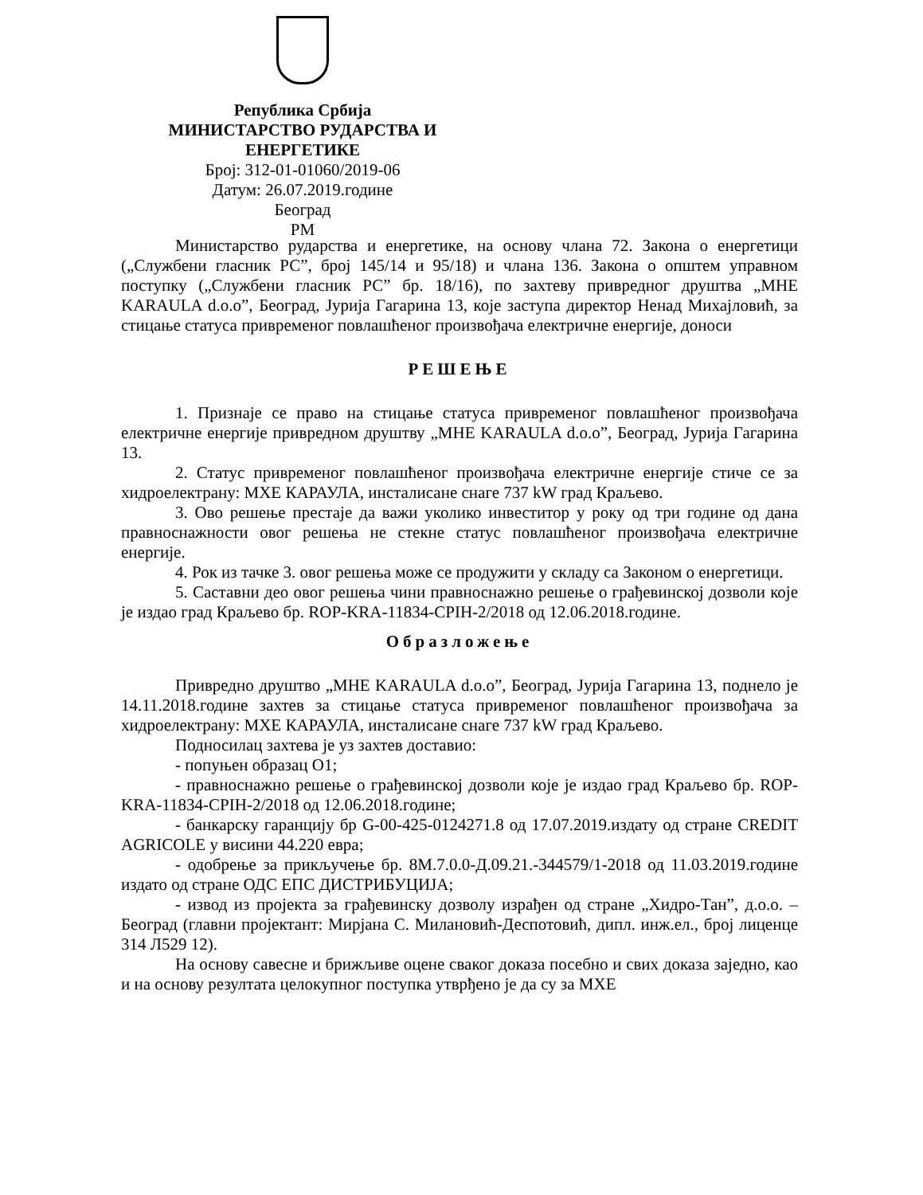Република Србија
МИНИСТАРСТВО РУДАРСТВА И
ЕНЕРГЕТИКЕ
Број: 312-01-01060/2019-06
Датум: 26.07.2019.године
Београд
РМ
Министарство рударства и енергетике, на основу члана 72. Закона о енергетици („Службени гласник РС”, број 145/14 и 95/18) и члана 136. Закона о општем управном поступку („Службени гласник РС” бр. 18/16), по захтеву привредног друштва „МНЕ KARAULA d.o.o”, Београд, Јурија Гагарина 13, које заступа директор Ненад Михајловић, за стицање статуса привременог повлашћеног произвођача електричне енергије, доноси
РЕШЕЊЕ
1. Признаје се право на стицање статуса привременог повлашћеног произвођача електричне енергије привредном друштву „МНЕ KARAULA d.o.o”, Београд, Јурија Гагарина 13.
2. Статус привременог повлашћеног произвођача електричне енергије стиче се за хидроелектрану: МХЕ КАРАУЛА, инсталисане снаге 737 kW град Краљево.
3. Ово решење престаје да важи уколико инвеститор у року од три године од дана правноснажности овог решења не стекне статус повлашћеног произвођача електричне енергије.
4. Рок из тачке 3. овог решења може се продужити у складу са Законом о енергетици.
5. Саставни део овог решења чини правноснажно решење о грађевинској дозволи које је издао град Краљево бр. ROP-KRA-11834-CPIH-2/2018 од 12.06.2018.године.
Образложење
Привредно друштво „МНЕ KARAULA d.o.o”, Београд, Јурија Гагарина 13, поднело је 14.11.2018.године захтев за стицање статуса привременог повлашћеног произвођача за хидроелектрану: МХЕ КАРАУЛА, инсталисане снаге 737 kW град Краљево.
Подносилац захтева је уз захтев доставио:
- попуњен образац О1;
- правноснажно решење о грађевинској дозволи које је издао град Краљево бр. ROP-KRA-11834-CPIH-2/2018 од 12.06.2018.године;
- банкарску гаранцију бр G-00-425-0124271.8 од 17.07.2019.издату од стране CREDIT AGRICOLE у висини 44.220 евра;
- одобрење за прикључење бр. 8М.7.0.0-Д.09.21.-344579/1-2018 од 11.03.2019.године издато од стране ОДС ЕПС ДИСТРИБУЦИЈА;
- извод из пројекта за грађевинску дозволу израђен од стране „Хидро-Тан”, д.о.о. – Београд (главни пројектант: Мирјана С. Милановић-Деспотовић, дипл. инж.ел., број лиценце 314 Л529 12).
На основу савесне и брижљиве оцене сваког доказа посебно и свих доказа заједно, као и на основу резултата целокупног поступка утврђено је да су за МХЕ